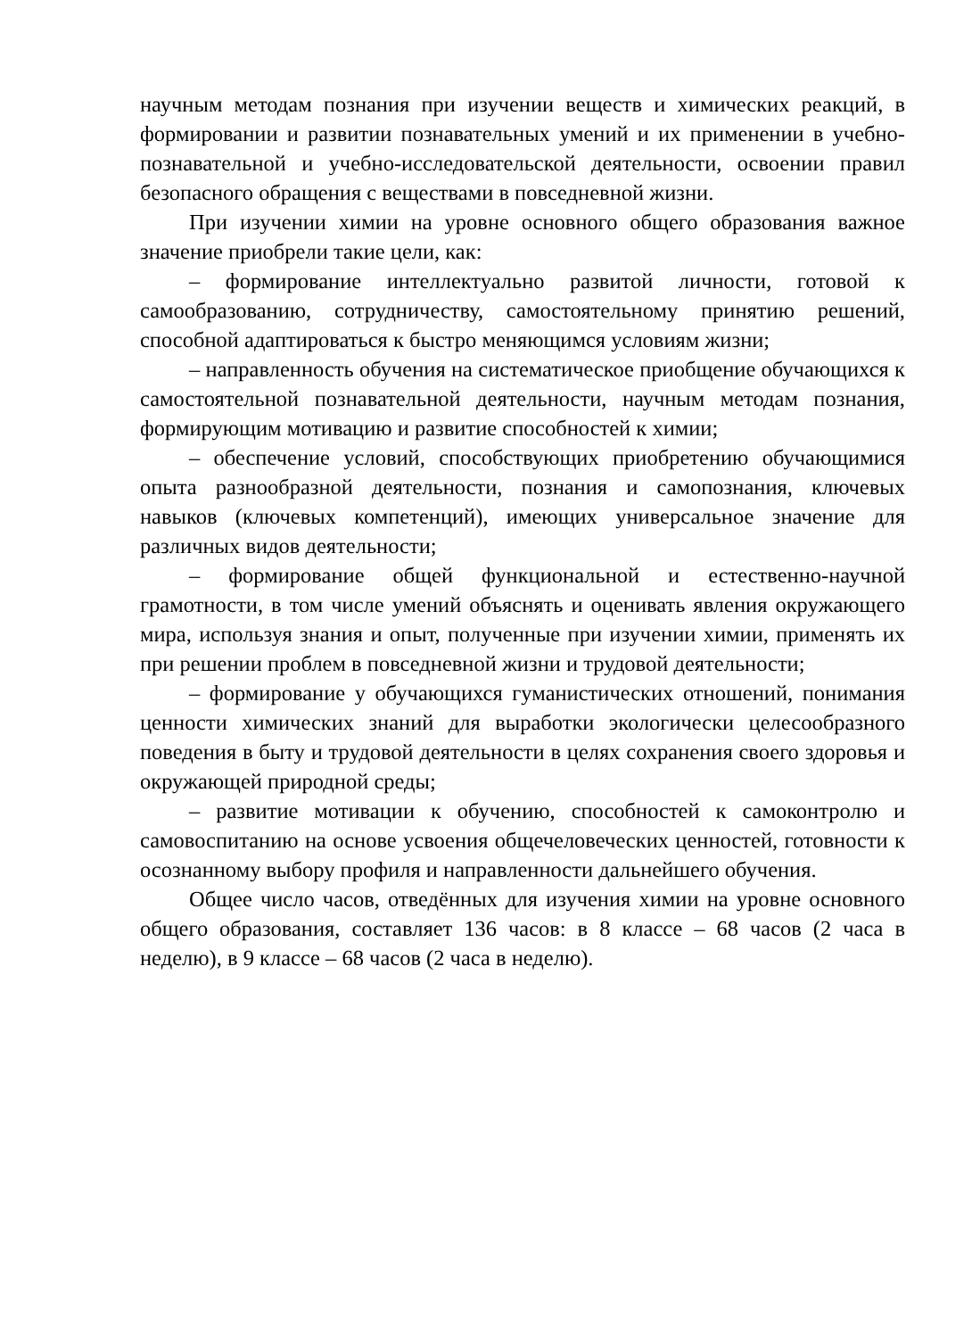научным методам познания при изучении веществ и химических реакций, в формировании и развитии познавательных умений и их применении в учебно-познавательной и учебно-исследовательской деятельности, освоении правил безопасного обращения с веществами в повседневной жизни.
При изучении химии на уровне основного общего образования важное значение приобрели такие цели, как:
– формирование интеллектуально развитой личности, готовой к самообразованию, сотрудничеству, самостоятельному принятию решений, способной адаптироваться к быстро меняющимся условиям жизни;
– направленность обучения на систематическое приобщение обучающихся к самостоятельной познавательной деятельности, научным методам познания, формирующим мотивацию и развитие способностей к химии;
– обеспечение условий, способствующих приобретению обучающимися опыта разнообразной деятельности, познания и самопознания, ключевых навыков (ключевых компетенций), имеющих универсальное значение для различных видов деятельности;
– формирование общей функциональной и естественно-научной грамотности, в том числе умений объяснять и оценивать явления окружающего мира, используя знания и опыт, полученные при изучении химии, применять их при решении проблем в повседневной жизни и трудовой деятельности;
– формирование у обучающихся гуманистических отношений, понимания ценности химических знаний для выработки экологически целесообразного поведения в быту и трудовой деятельности в целях сохранения своего здоровья и окружающей природной среды;
– развитие мотивации к обучению, способностей к самоконтролю и самовоспитанию на основе усвоения общечеловеческих ценностей, готовности к осознанному выбору профиля и направленности дальнейшего обучения.
Общее число часов, отведённых для изучения химии на уровне основного общего образования, составляет 136 часов: в 8 классе – 68 часов (2 часа в неделю), в 9 классе – 68 часов (2 часа в неделю).